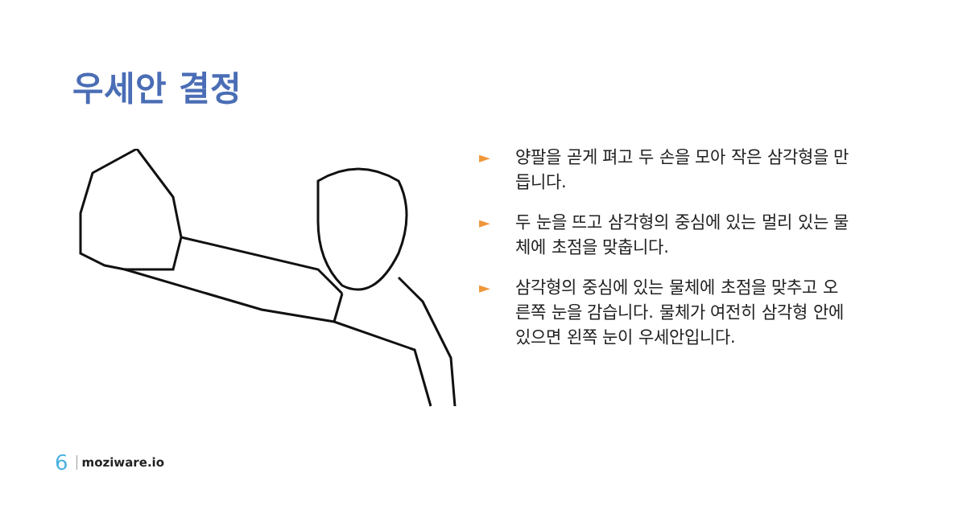우세안 결정
► 양팔을 곧게 펴고 두 손을 모아 작은 삼각형을 만듭니다.
► 두 눈을 뜨고 삼각형의 중심에 있는 멀리 있는 물체에 초점을 맞춥니다.
► 삼각형의 중심에 있는 물체에 초점을 맞추고 오른쪽 눈을 감습니다. 물체가 여전히 삼각형 안에 있으면 왼쪽 눈이 우세안입니다.
6 moziware.io